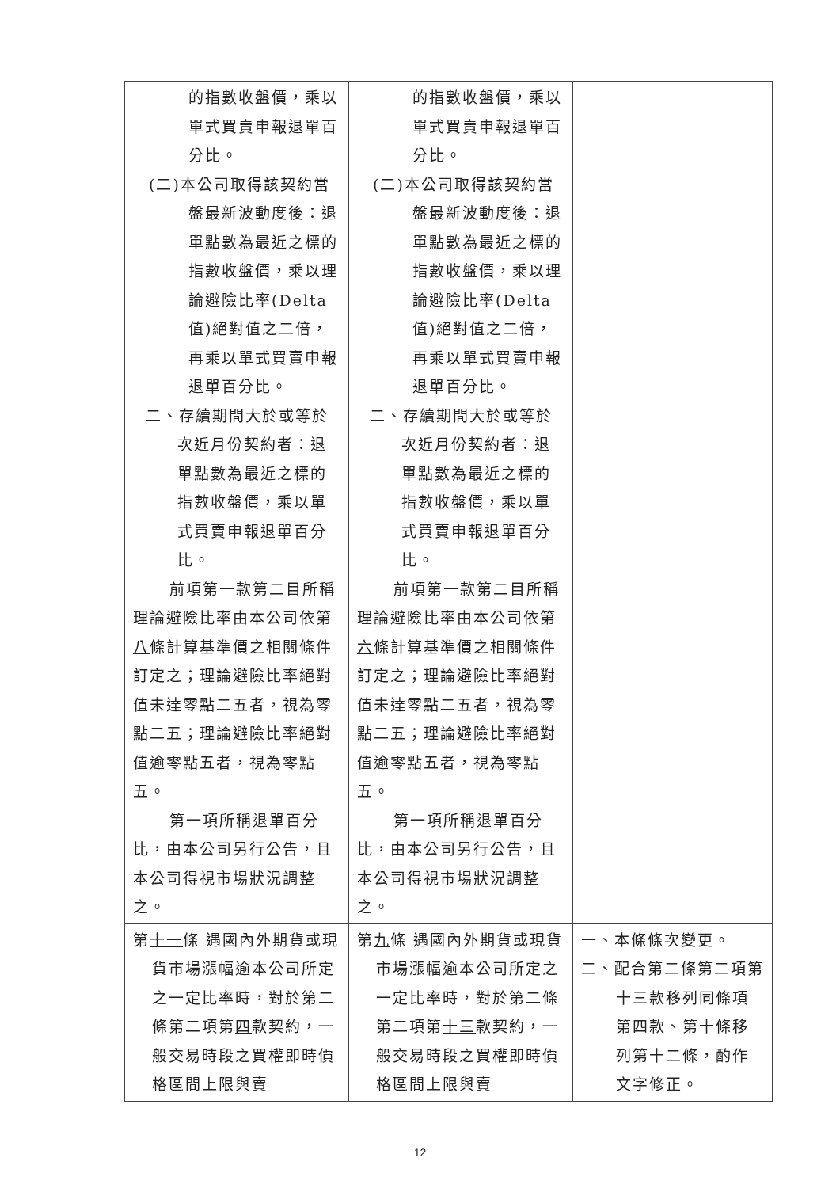| 的指數收盤價，乘以單式買賣申報退單百分比。 (二)本公司取得該契約當盤最新波動度後：退單點數為最近之標的指數收盤價，乘以理論避險比率(Delta值)絕對值之二倍，再乘以單式買賣申報退單百分比。 二、存續期間大於或等於次近月份契約者：退單點數為最近之標的指數收盤價，乘以單式買賣申報退單百分比。 前項第一款第二目所稱理論避險比率由本公司依第 八 條計算基準價之相關條件訂定之；理論避險比率絕對值未達零點二五者，視為零點二五；理論避險比率絕對值逾零點五者，視為零點五。 第一項所稱退單百分比，由本公司另行公告，且本公司得視市場狀況調整之。 | 的指數收盤價，乘以單式買賣申報退單百分比。 (二)本公司取得該契約當盤最新波動度後：退單點數為最近之標的指數收盤價，乘以理論避險比率(Delta值)絕對值之二倍，再乘以單式買賣申報退單百分比。 二、存續期間大於或等於次近月份契約者：退單點數為最近之標的指數收盤價，乘以單式買賣申報退單百分比。 前項第一款第二目所稱理論避險比率由本公司依第 六 條計算基準價之相關條件訂定之；理論避險比率絕對值未達零點二五者，視為零點二五；理論避險比率絕對值逾零點五者，視為零點五。 第一項所稱退單百分比，由本公司另行公告，且本公司得視市場狀況調整之。 | |
| 第 十一 條 遇國內外期貨或現貨市場漲幅逾本公司所定之一定比率時，對於第二條第二項第 四 款契約，一般交易時段之買權即時價格區間上限與賣 | 第 九 條 遇國內外期貨或現貨市場漲幅逾本公司所定之一定比率時，對於第二條第二項第 十三 款契約，一般交易時段之買權即時價格區間上限與賣 | 一、本條條次變更。 二、配合第二條第二項第十三款移列同條項第四款、第十條移列第十二條，酌作文字修正。 |
12